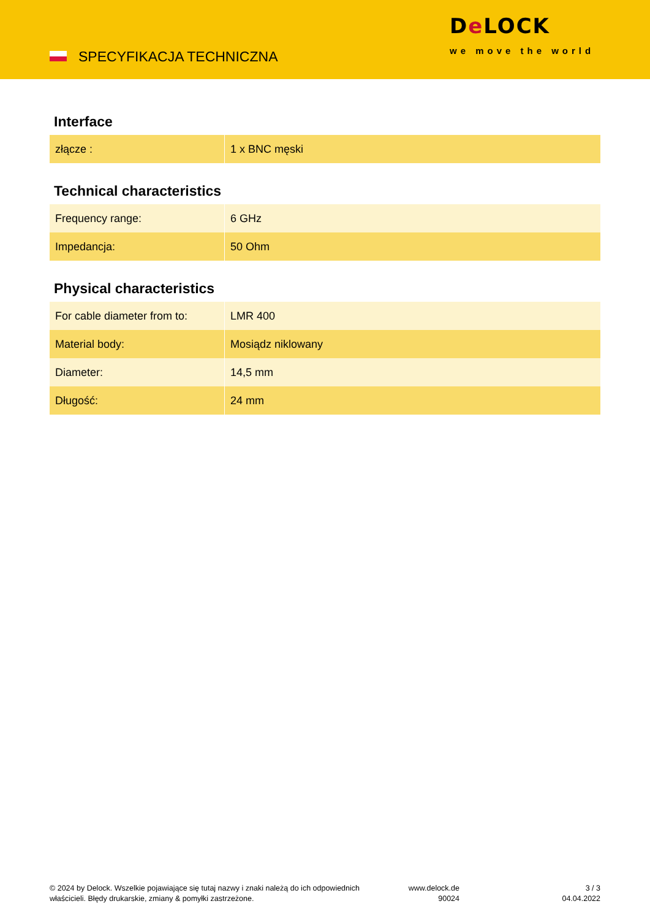SPECYFIKACJA TECHNICZNA
De LOCK
we move the world
Interface
| złącze : | 1 x BNC męski |
Technical characteristics
| Frequency range: | 6 GHz |
| Impedancja: | 50 Ohm |
Physical characteristics
| For cable diameter from to: | LMR 400 |
| Material body: | Mosiądz niklowany |
| Diameter: | 14,5 mm |
| Długość: | 24 mm |
© 2024 by Delock. Wszelkie pojawiające się tutaj nazwy i znaki należą do ich odpowiednich
właścicieli. Błędy drukarskie, zmiany & pomyłki zastrzeżone.
www.delock.de
90024
3 / 3
04.04.2022